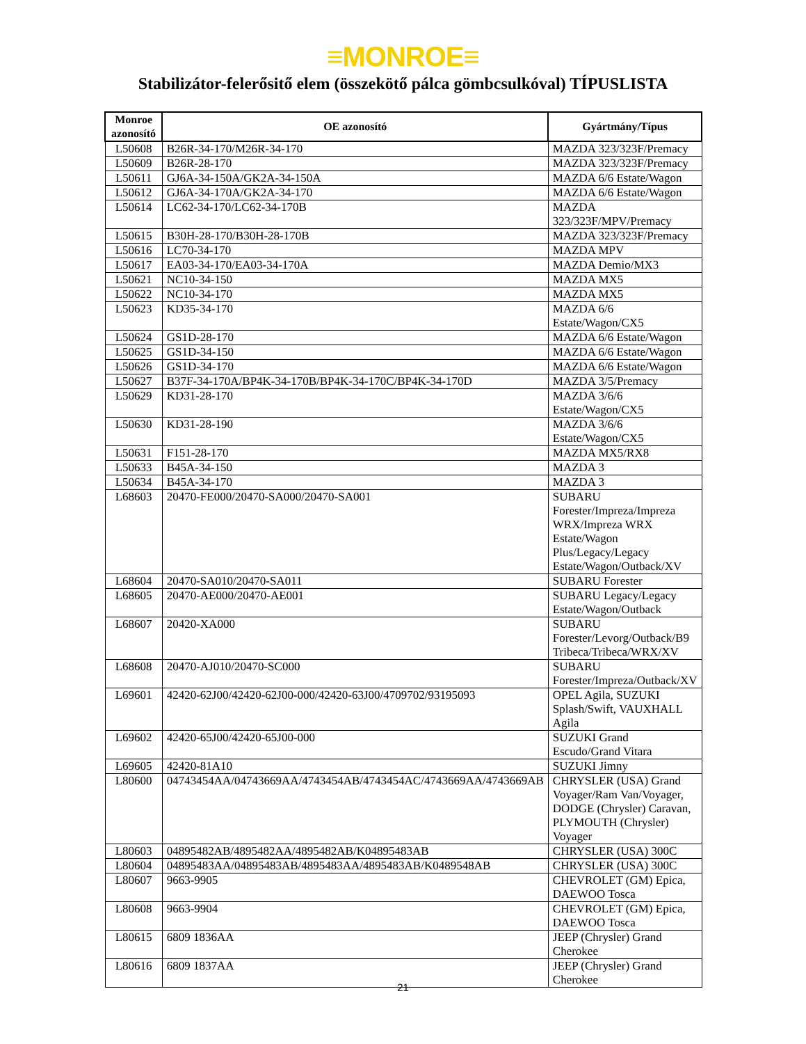≡MONROE≡
Stabilizátor-felerősitő elem (összekötő pálca gömbcsulkóval) TÍPUSLISTA
| Monroe azonosító | OE azonosító | Gyártmány/Típus |
| --- | --- | --- |
| L50608 | B26R-34-170/M26R-34-170 | MAZDA 323/323F/Premacy |
| L50609 | B26R-28-170 | MAZDA 323/323F/Premacy |
| L50611 | GJ6A-34-150A/GK2A-34-150A | MAZDA 6/6 Estate/Wagon |
| L50612 | GJ6A-34-170A/GK2A-34-170 | MAZDA 6/6 Estate/Wagon |
| L50614 | LC62-34-170/LC62-34-170B | MAZDA 323/323F/MPV/Premacy |
| L50615 | B30H-28-170/B30H-28-170B | MAZDA 323/323F/Premacy |
| L50616 | LC70-34-170 | MAZDA MPV |
| L50617 | EA03-34-170/EA03-34-170A | MAZDA Demio/MX3 |
| L50621 | NC10-34-150 | MAZDA MX5 |
| L50622 | NC10-34-170 | MAZDA MX5 |
| L50623 | KD35-34-170 | MAZDA 6/6 Estate/Wagon/CX5 |
| L50624 | GS1D-28-170 | MAZDA 6/6 Estate/Wagon |
| L50625 | GS1D-34-150 | MAZDA 6/6 Estate/Wagon |
| L50626 | GS1D-34-170 | MAZDA 6/6 Estate/Wagon |
| L50627 | B37F-34-170A/BP4K-34-170B/BP4K-34-170C/BP4K-34-170D | MAZDA 3/5/Premacy |
| L50629 | KD31-28-170 | MAZDA 3/6/6 Estate/Wagon/CX5 |
| L50630 | KD31-28-190 | MAZDA 3/6/6 Estate/Wagon/CX5 |
| L50631 | F151-28-170 | MAZDA MX5/RX8 |
| L50633 | B45A-34-150 | MAZDA 3 |
| L50634 | B45A-34-170 | MAZDA 3 |
| L68603 | 20470-FE000/20470-SA000/20470-SA001 | SUBARU Forester/Impreza/Impreza WRX/Impreza WRX Estate/Wagon Plus/Legacy/Legacy Estate/Wagon/Outback/XV |
| L68604 | 20470-SA010/20470-SA011 | SUBARU Forester |
| L68605 | 20470-AE000/20470-AE001 | SUBARU Legacy/Legacy Estate/Wagon/Outback |
| L68607 | 20420-XA000 | SUBARU Forester/Levorg/Outback/B9 Tribeca/Tribeca/WRX/XV |
| L68608 | 20470-AJ010/20470-SC000 | SUBARU Forester/Impreza/Outback/XV |
| L69601 | 42420-62J00/42420-62J00-000/42420-63J00/4709702/93195093 | OPEL Agila, SUZUKI Splash/Swift, VAUXHALL Agila |
| L69602 | 42420-65J00/42420-65J00-000 | SUZUKI Grand Escudo/Grand Vitara |
| L69605 | 42420-81A10 | SUZUKI Jimny |
| L80600 | 04743454AA/04743669AA/4743454AB/4743454AC/4743669AA/4743669AB | CHRYSLER (USA) Grand Voyager/Ram Van/Voyager, DODGE (Chrysler) Caravan, PLYMOUTH (Chrysler) Voyager |
| L80603 | 04895482AB/4895482AA/4895482AB/K04895483AB | CHRYSLER (USA) 300C |
| L80604 | 04895483AA/04895483AB/4895483AA/4895483AB/K0489548AB | CHRYSLER (USA) 300C |
| L80607 | 9663-9905 | CHEVROLET (GM) Epica, DAEWOO Tosca |
| L80608 | 9663-9904 | CHEVROLET (GM) Epica, DAEWOO Tosca |
| L80615 | 6809 1836AA | JEEP (Chrysler) Grand Cherokee |
| L80616 | 6809 1837AA | JEEP (Chrysler) Grand Cherokee |
21